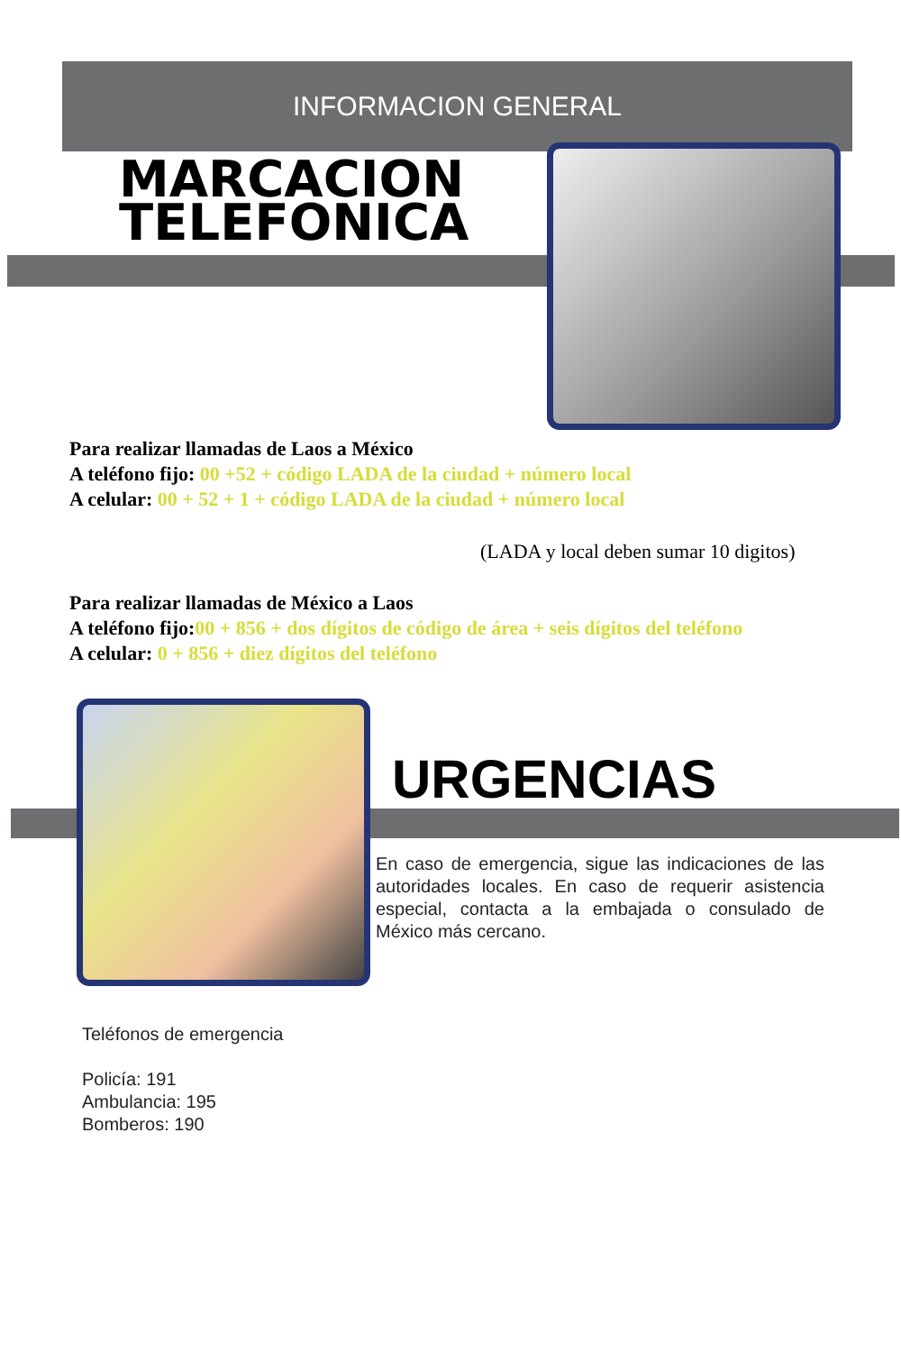INFORMACION GENERAL
MARCACION
TELEFONICA
Para realizar llamadas de Laos a México
A teléfono fijo: 00 +52 + código LADA de la ciudad + número local
A celular: 00 + 52 + 1 + código LADA de la ciudad + número local
(LADA y local deben sumar 10 digitos)
Para realizar llamadas de México a Laos
A teléfono fijo: 00 + 856 + dos dígitos de código de área + seis dígitos del teléfono
A celular: 0 + 856 + diez dígitos del teléfono
URGENCIAS
En caso de emergencia, sigue las indicaciones de las autoridades locales. En caso de requerir asistencia especial, contacta a la embajada o consulado de México más cercano.
Teléfonos de emergencia
Policía: 191
Ambulancia: 195
Bomberos: 190